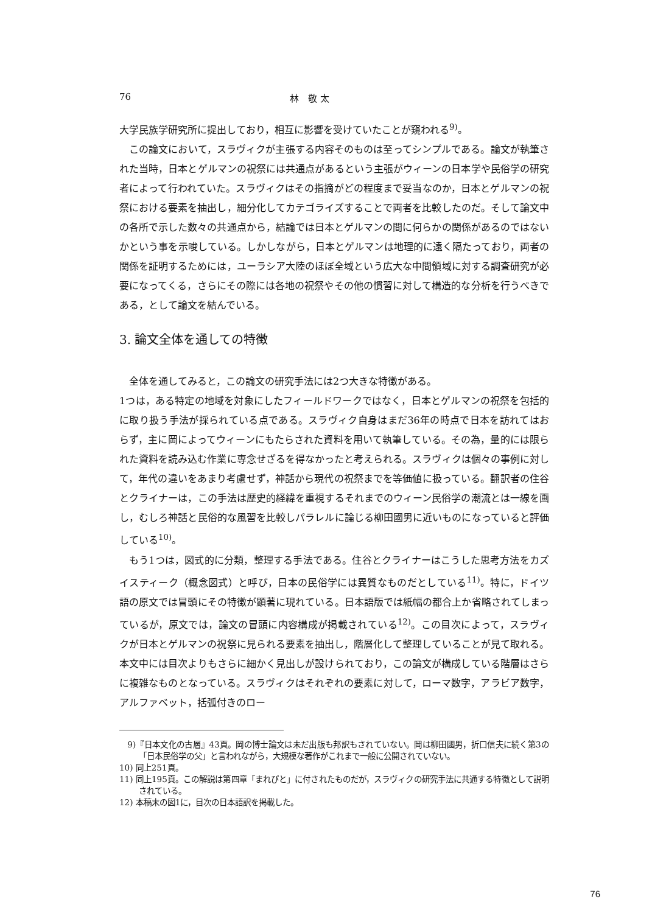76 林　敬 太
大学民族学研究所に提出しており，相互に影響を受けていたことが窺われる<sup>9)</sup>。
この論文において，スラヴィクが主張する内容そのものは至ってシンプルである。論文が執筆された当時，日本とゲルマンの祝祭には共通点があるという主張がウィーンの日本学や民俗学の研究者によって行われていた。スラヴィクはその指摘がどの程度まで妥当なのか，日本とゲルマンの祝祭における要素を抽出し，細分化してカテゴライズすることで両者を比較したのだ。そして論文中の各所で示した数々の共通点から，結論では日本とゲルマンの間に何らかの関係があるのではないかという事を示唆している。しかしながら，日本とゲルマンは地理的に遠く隔たっており，両者の関係を証明するためには，ユーラシア大陸のほぼ全域という広大な中間領域に対する調査研究が必要になってくる，さらにその際には各地の祝祭やその他の慣習に対して構造的な分析を行うべきである，として論文を結んでいる。
3. 論文全体を通しての特徴
全体を通してみると，この論文の研究手法には2つ大きな特徴がある。
1つは，ある特定の地域を対象にしたフィールドワークではなく，日本とゲルマンの祝祭を包括的に取り扱う手法が採られている点である。スラヴィク自身はまだ36年の時点で日本を訪れてはおらず，主に岡によってウィーンにもたらされた資料を用いて執筆している。その為，量的には限られた資料を読み込む作業に専念せざるを得なかったと考えられる。スラヴィクは個々の事例に対して，年代の違いをあまり考慮せず，神話から現代の祝祭までを等価値に扱っている。翻訳者の住谷とクライナーは，この手法は歴史的経緯を重視するそれまでのウィーン民俗学の潮流とは一線を画し，むしろ神話と民俗的な風習を比較しパラレルに論じる柳田國男に近いものになっていると評価している<sup>10)</sup>。
もう1つは，図式的に分類，整理する手法である。住谷とクライナーはこうした思考方法をカズイスティーク（概念図式）と呼び，日本の民俗学には異質なものだとしている<sup>11)</sup>。特に，ドイツ語の原文では冒頭にその特徴が顕著に現れている。日本語版では紙幅の都合上か省略されてしまっているが，原文では，論文の冒頭に内容構成が掲載されている<sup>12)</sup>。この目次によって，スラヴィクが日本とゲルマンの祝祭に見られる要素を抽出し，階層化して整理していることが見て取れる。本文中には目次よりもさらに細かく見出しが設けられており，この論文が構成している階層はさらに複雑なものとなっている。スラヴィクはそれぞれの要素に対して，ローマ数字，アラビア数字，アルファベット，括弧付きのロー
　9)『日本文化の古層』43頁。岡の博士論文は未だ出版も邦訳もされていない。岡は柳田國男，折口信夫に続く第3の「日本民俗学の父」と言われながら，大規模な著作がこれまで一般に公開されていない。
10) 同上251頁。
11) 同上195頁。この解説は第四章「まれびと」に付されたものだが，スラヴィクの研究手法に共通する特徴として説明されている。
12) 本稿末の図1に，目次の日本語訳を掲載した。
76